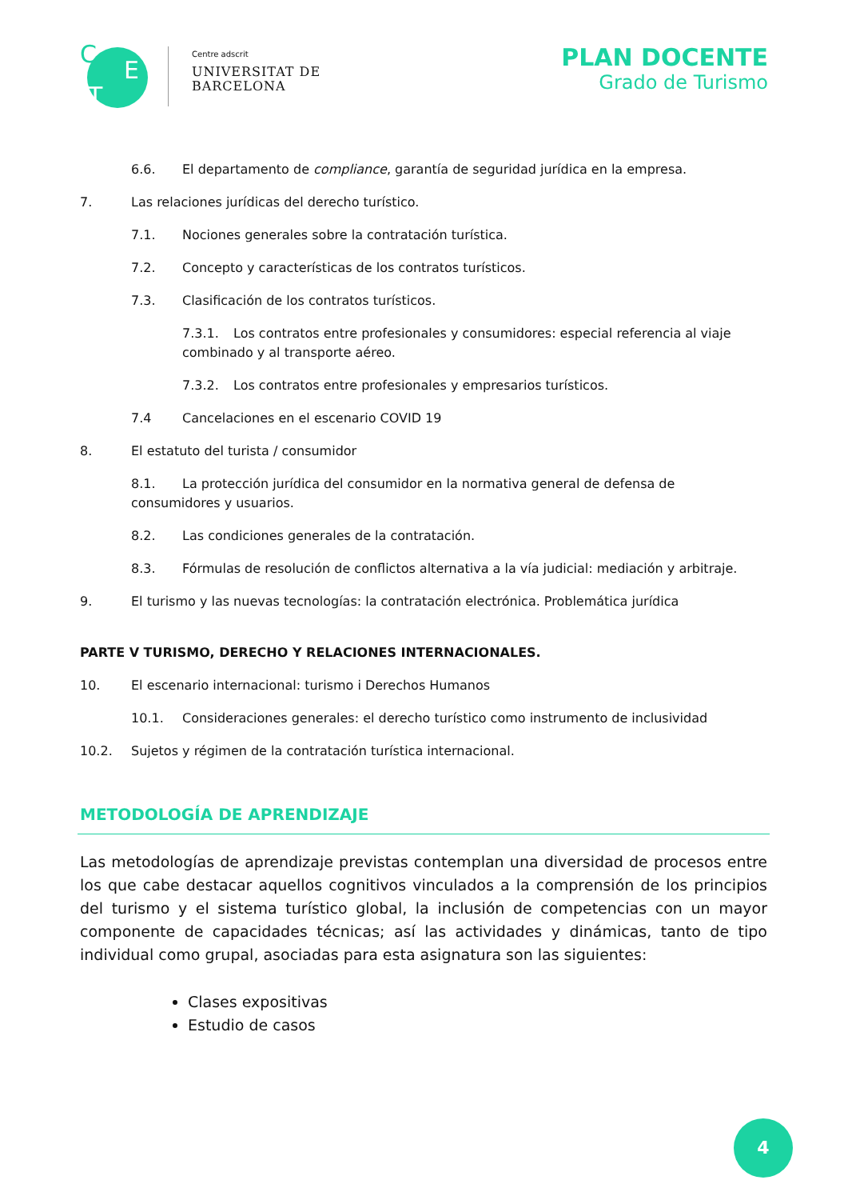C
E
T
Centre adscrit
UNIVERSITAT DE
BARCELONA
PLAN DOCENTE
Grado de Turismo
6.6. El departamento de compliance, garantía de seguridad jurídica en la empresa.
7. Las relaciones jurídicas del derecho turístico.
7.1. Nociones generales sobre la contratación turística.
7.2. Concepto y características de los contratos turísticos.
7.3. Clasificación de los contratos turísticos.
7.3.1. Los contratos entre profesionales y consumidores: especial referencia al viaje combinado y al transporte aéreo.
7.3.2. Los contratos entre profesionales y empresarios turísticos.
7.4 Cancelaciones en el escenario COVID 19
8. El estatuto del turista / consumidor
8.1. La protección jurídica del consumidor en la normativa general de defensa de consumidores y usuarios.
8.2. Las condiciones generales de la contratación.
8.3. Fórmulas de resolución de conflictos alternativa a la vía judicial: mediación y arbitraje.
9. El turismo y las nuevas tecnologías: la contratación electrónica. Problemática jurídica
PARTE V TURISMO, DERECHO Y RELACIONES INTERNACIONALES.
10. El escenario internacional: turismo i Derechos Humanos
10.1. Consideraciones generales: el derecho turístico como instrumento de inclusividad
10.2. Sujetos y régimen de la contratación turística internacional.
METODOLOGÍA DE APRENDIZAJE
Las metodologías de aprendizaje previstas contemplan una diversidad de procesos entre los que cabe destacar aquellos cognitivos vinculados a la comprensión de los principios del turismo y el sistema turístico global, la inclusión de competencias con un mayor componente de capacidades técnicas; así las actividades y dinámicas, tanto de tipo individual como grupal, asociadas para esta asignatura son las siguientes:
Clases expositivas
Estudio de casos
4